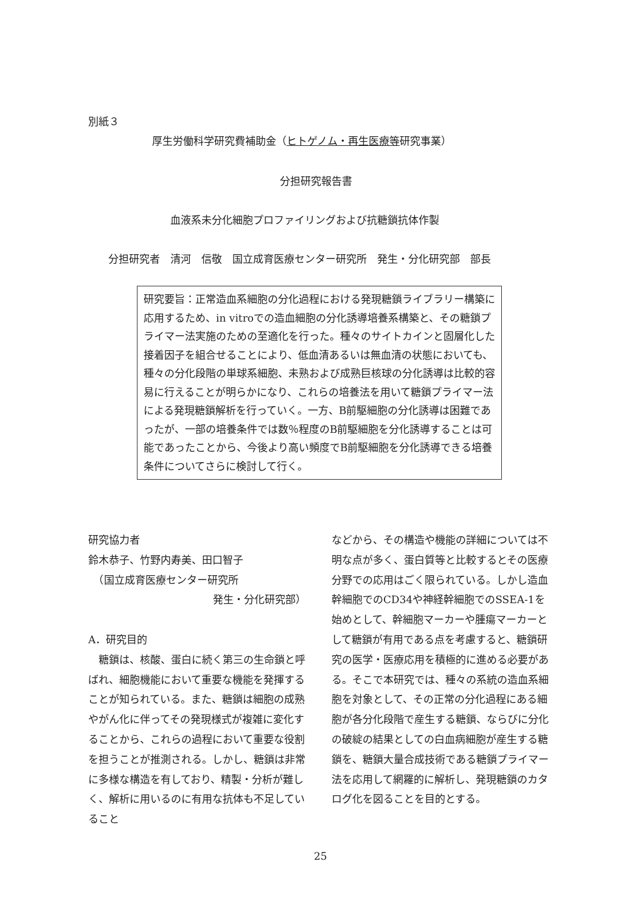別紙３
厚生労働科学研究費補助金（ヒトゲノム・再生医療等研究事業）
分担研究報告書
血液系未分化細胞プロファイリングおよび抗糖鎖抗体作製
分担研究者　清河　信敬　国立成育医療センター研究所　発生・分化研究部　部長
研究要旨：正常造血系細胞の分化過程における発現糖鎖ライブラリー構築に応用するため、in vitroでの造血細胞の分化誘導培養系構築と、その糖鎖プライマー法実施のための至適化を行った。種々のサイトカインと固層化した接着因子を組合せることにより、低血清あるいは無血清の状態においても、種々の分化段階の単球系細胞、未熟および成熟巨核球の分化誘導は比較的容易に行えることが明らかになり、これらの培養法を用いて糖鎖プライマー法による発現糖鎖解析を行っていく。一方、B前駆細胞の分化誘導は困難であったが、一部の培養条件では数％程度のB前駆細胞を分化誘導することは可能であったことから、今後より高い頻度でB前駆細胞を分化誘導できる培養条件についてさらに検討して行く。
研究協力者
鈴木恭子、竹野内寿美、田口智子
　（国立成育医療センター研究所
発生・分化研究部）
A．研究目的
　糖鎖は、核酸、蛋白に続く第三の生命鎖と呼ばれ、細胞機能において重要な機能を発揮することが知られている。また、糖鎖は細胞の成熟やがん化に伴ってその発現様式が複雑に変化することから、これらの過程において重要な役割を担うことが推測される。しかし、糖鎖は非常に多様な構造を有しており、精製・分析が難しく、解析に用いるのに有用な抗体も不足していること
などから、その構造や機能の詳細については不明な点が多く、蛋白質等と比較するとその医療分野での応用はごく限られている。しかし造血幹細胞でのCD34や神経幹細胞でのSSEA-1を始めとして、幹細胞マーカーや腫瘍マーカーとして糖鎖が有用である点を考慮すると、糖鎖研究の医学・医療応用を積極的に進める必要がある。そこで本研究では、種々の系統の造血系細胞を対象として、その正常の分化過程にある細胞が各分化段階で産生する糖鎖、ならびに分化の破綻の結果としての白血病細胞が産生する糖鎖を、糖鎖大量合成技術である糖鎖プライマー法を応用して網羅的に解析し、発現糖鎖のカタログ化を図ることを目的とする。
25